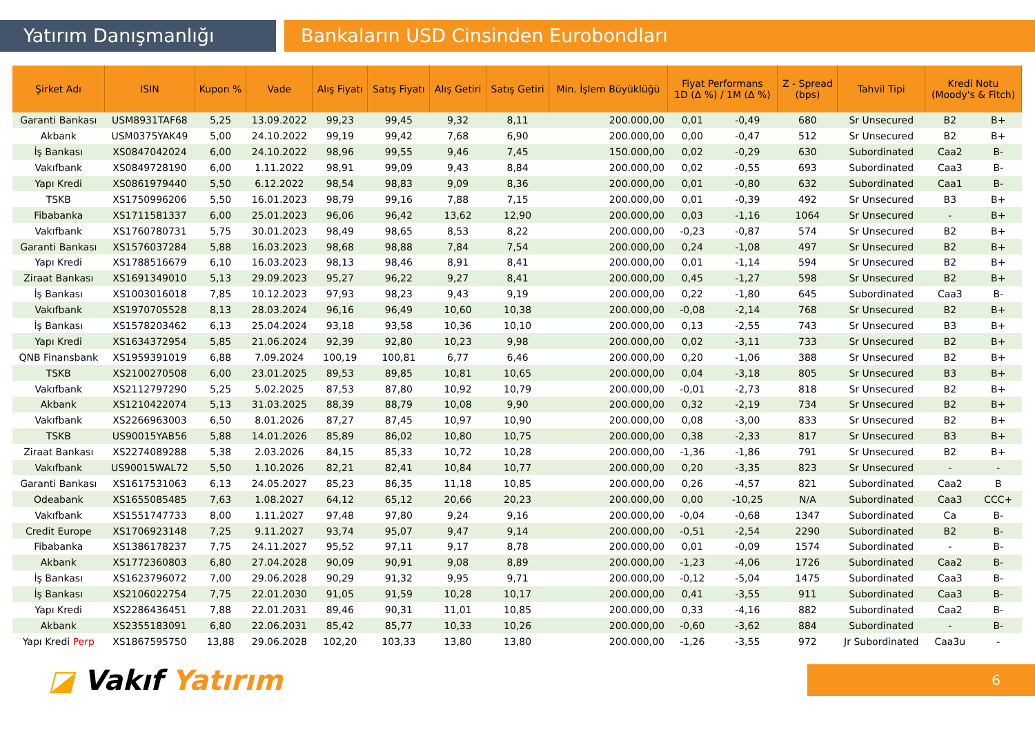Yatırım Danışmanlığı Bankaların USD Cinsinden Eurobondları
| Şirket Adı | ISIN | Kupon % | Vade | Alış Fiyatı | Satış Fiyatı | Alış Getiri | Satış Getiri | Min. İşlem Büyüklüğü | Fiyat Performans 1D (Δ %) / 1M (Δ %) | | Z - Spread (bps) | Tahvil Tipi | Kredi Notu (Moody's & Fitch) | |
| --- | --- | --- | --- | --- | --- | --- | --- | --- | --- | --- | --- | --- | --- | --- |
| Garanti Bankası | USM8931TAF68 | 5,25 | 13.09.2022 | 99,23 | 99,45 | 9,32 | 8,11 | 200.000,00 | 0,01 | -0,49 | 680 | Sr Unsecured | B2 | B+ |
| Akbank | USM0375YAK49 | 5,00 | 24.10.2022 | 99,19 | 99,42 | 7,68 | 6,90 | 200.000,00 | 0,00 | -0,47 | 512 | Sr Unsecured | B2 | B+ |
| İş Bankası | XS0847042024 | 6,00 | 24.10.2022 | 98,96 | 99,55 | 9,46 | 7,45 | 150.000,00 | 0,02 | -0,29 | 630 | Subordinated | Caa2 | B- |
| Vakıfbank | XS0849728190 | 6,00 | 1.11.2022 | 98,91 | 99,09 | 9,43 | 8,84 | 200.000,00 | 0,02 | -0,55 | 693 | Subordinated | Caa3 | B- |
| Yapı Kredi | XS0861979440 | 5,50 | 6.12.2022 | 98,54 | 98,83 | 9,09 | 8,36 | 200.000,00 | 0,01 | -0,80 | 632 | Subordinated | Caa1 | B- |
| TSKB | XS1750996206 | 5,50 | 16.01.2023 | 98,79 | 99,16 | 7,88 | 7,15 | 200.000,00 | 0,01 | -0,39 | 492 | Sr Unsecured | B3 | B+ |
| Fibabanka | XS1711581337 | 6,00 | 25.01.2023 | 96,06 | 96,42 | 13,62 | 12,90 | 200.000,00 | 0,03 | -1,16 | 1064 | Sr Unsecured | - | B+ |
| Vakıfbank | XS1760780731 | 5,75 | 30.01.2023 | 98,49 | 98,65 | 8,53 | 8,22 | 200.000,00 | -0,23 | -0,87 | 574 | Sr Unsecured | B2 | B+ |
| Garanti Bankası | XS1576037284 | 5,88 | 16.03.2023 | 98,68 | 98,88 | 7,84 | 7,54 | 200.000,00 | 0,24 | -1,08 | 497 | Sr Unsecured | B2 | B+ |
| Yapı Kredi | XS1788516679 | 6,10 | 16.03.2023 | 98,13 | 98,46 | 8,91 | 8,41 | 200.000,00 | 0,01 | -1,14 | 594 | Sr Unsecured | B2 | B+ |
| Ziraat Bankası | XS1691349010 | 5,13 | 29.09.2023 | 95,27 | 96,22 | 9,27 | 8,41 | 200.000,00 | 0,45 | -1,27 | 598 | Sr Unsecured | B2 | B+ |
| İş Bankası | XS1003016018 | 7,85 | 10.12.2023 | 97,93 | 98,23 | 9,43 | 9,19 | 200.000,00 | 0,22 | -1,80 | 645 | Subordinated | Caa3 | B- |
| Vakıfbank | XS1970705528 | 8,13 | 28.03.2024 | 96,16 | 96,49 | 10,60 | 10,38 | 200.000,00 | -0,08 | -2,14 | 768 | Sr Unsecured | B2 | B+ |
| İş Bankası | XS1578203462 | 6,13 | 25.04.2024 | 93,18 | 93,58 | 10,36 | 10,10 | 200.000,00 | 0,13 | -2,55 | 743 | Sr Unsecured | B3 | B+ |
| Yapı Kredi | XS1634372954 | 5,85 | 21.06.2024 | 92,39 | 92,80 | 10,23 | 9,98 | 200.000,00 | 0,02 | -3,11 | 733 | Sr Unsecured | B2 | B+ |
| QNB Finansbank | XS1959391019 | 6,88 | 7.09.2024 | 100,19 | 100,81 | 6,77 | 6,46 | 200.000,00 | 0,20 | -1,06 | 388 | Sr Unsecured | B2 | B+ |
| TSKB | XS2100270508 | 6,00 | 23.01.2025 | 89,53 | 89,85 | 10,81 | 10,65 | 200.000,00 | 0,04 | -3,18 | 805 | Sr Unsecured | B3 | B+ |
| Vakıfbank | XS2112797290 | 5,25 | 5.02.2025 | 87,53 | 87,80 | 10,92 | 10,79 | 200.000,00 | -0,01 | -2,73 | 818 | Sr Unsecured | B2 | B+ |
| Akbank | XS1210422074 | 5,13 | 31.03.2025 | 88,39 | 88,79 | 10,08 | 9,90 | 200.000,00 | 0,32 | -2,19 | 734 | Sr Unsecured | B2 | B+ |
| Vakıfbank | XS2266963003 | 6,50 | 8.01.2026 | 87,27 | 87,45 | 10,97 | 10,90 | 200.000,00 | 0,08 | -3,00 | 833 | Sr Unsecured | B2 | B+ |
| TSKB | US90015YAB56 | 5,88 | 14.01.2026 | 85,89 | 86,02 | 10,80 | 10,75 | 200.000,00 | 0,38 | -2,33 | 817 | Sr Unsecured | B3 | B+ |
| Ziraat Bankası | XS2274089288 | 5,38 | 2.03.2026 | 84,15 | 85,33 | 10,72 | 10,28 | 200.000,00 | -1,36 | -1,86 | 791 | Sr Unsecured | B2 | B+ |
| Vakıfbank | US90015WAL72 | 5,50 | 1.10.2026 | 82,21 | 82,41 | 10,84 | 10,77 | 200.000,00 | 0,20 | -3,35 | 823 | Sr Unsecured | - | - |
| Garanti Bankası | XS1617531063 | 6,13 | 24.05.2027 | 85,23 | 86,35 | 11,18 | 10,85 | 200.000,00 | 0,26 | -4,57 | 821 | Subordinated | Caa2 | B |
| Odeabank | XS1655085485 | 7,63 | 1.08.2027 | 64,12 | 65,12 | 20,66 | 20,23 | 200.000,00 | 0,00 | -10,25 | N/A | Subordinated | Caa3 | CCC+ |
| Vakıfbank | XS1551747733 | 8,00 | 1.11.2027 | 97,48 | 97,80 | 9,24 | 9,16 | 200.000,00 | -0,04 | -0,68 | 1347 | Subordinated | Ca | B- |
| Credit Europe | XS1706923148 | 7,25 | 9.11.2027 | 93,74 | 95,07 | 9,47 | 9,14 | 200.000,00 | -0,51 | -2,54 | 2290 | Subordinated | B2 | B- |
| Fibabanka | XS1386178237 | 7,75 | 24.11.2027 | 95,52 | 97,11 | 9,17 | 8,78 | 200.000,00 | 0,01 | -0,09 | 1574 | Subordinated | - | B- |
| Akbank | XS1772360803 | 6,80 | 27.04.2028 | 90,09 | 90,91 | 9,08 | 8,89 | 200.000,00 | -1,23 | -4,06 | 1726 | Subordinated | Caa2 | B- |
| İş Bankası | XS1623796072 | 7,00 | 29.06.2028 | 90,29 | 91,32 | 9,95 | 9,71 | 200.000,00 | -0,12 | -5,04 | 1475 | Subordinated | Caa3 | B- |
| İş Bankası | XS2106022754 | 7,75 | 22.01.2030 | 91,05 | 91,59 | 10,28 | 10,17 | 200.000,00 | 0,41 | -3,55 | 911 | Subordinated | Caa3 | B- |
| Yapı Kredi | XS2286436451 | 7,88 | 22.01.2031 | 89,46 | 90,31 | 11,01 | 10,85 | 200.000,00 | 0,33 | -4,16 | 882 | Subordinated | Caa2 | B- |
| Akbank | XS2355183091 | 6,80 | 22.06.2031 | 85,42 | 85,77 | 10,33 | 10,26 | 200.000,00 | -0,60 | -3,62 | 884 | Subordinated | - | B- |
| Yapı Kredi Perp | XS1867595750 | 13,88 | 29.06.2028 | 102,20 | 103,33 | 13,80 | 13,80 | 200.000,00 | -1,26 | -3,55 | 972 | Jr Subordinated | Caa3u | - |
◪ Vakıf Yatırım
6